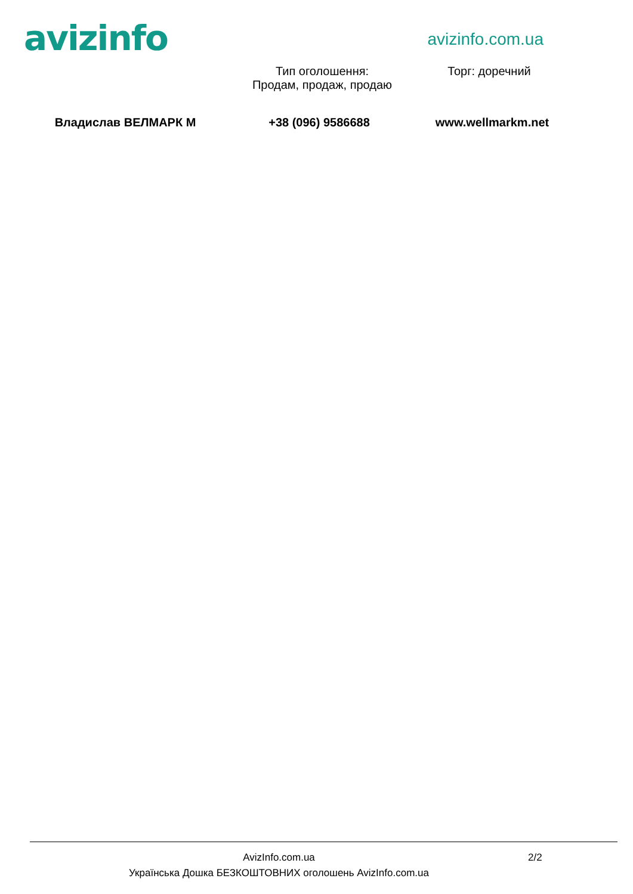avizinfo
avizinfo.com.ua
Тип оголошення:
Продам, продаж, продаю
Торг: доречний
Владислав ВЕЛМАРК М +38 (096) 9586688 www.wellmarkm.net
AvizInfo.com.ua 2/2
Українська Дошка БЕЗКОШТОВНИХ оголошень AvizInfo.com.ua